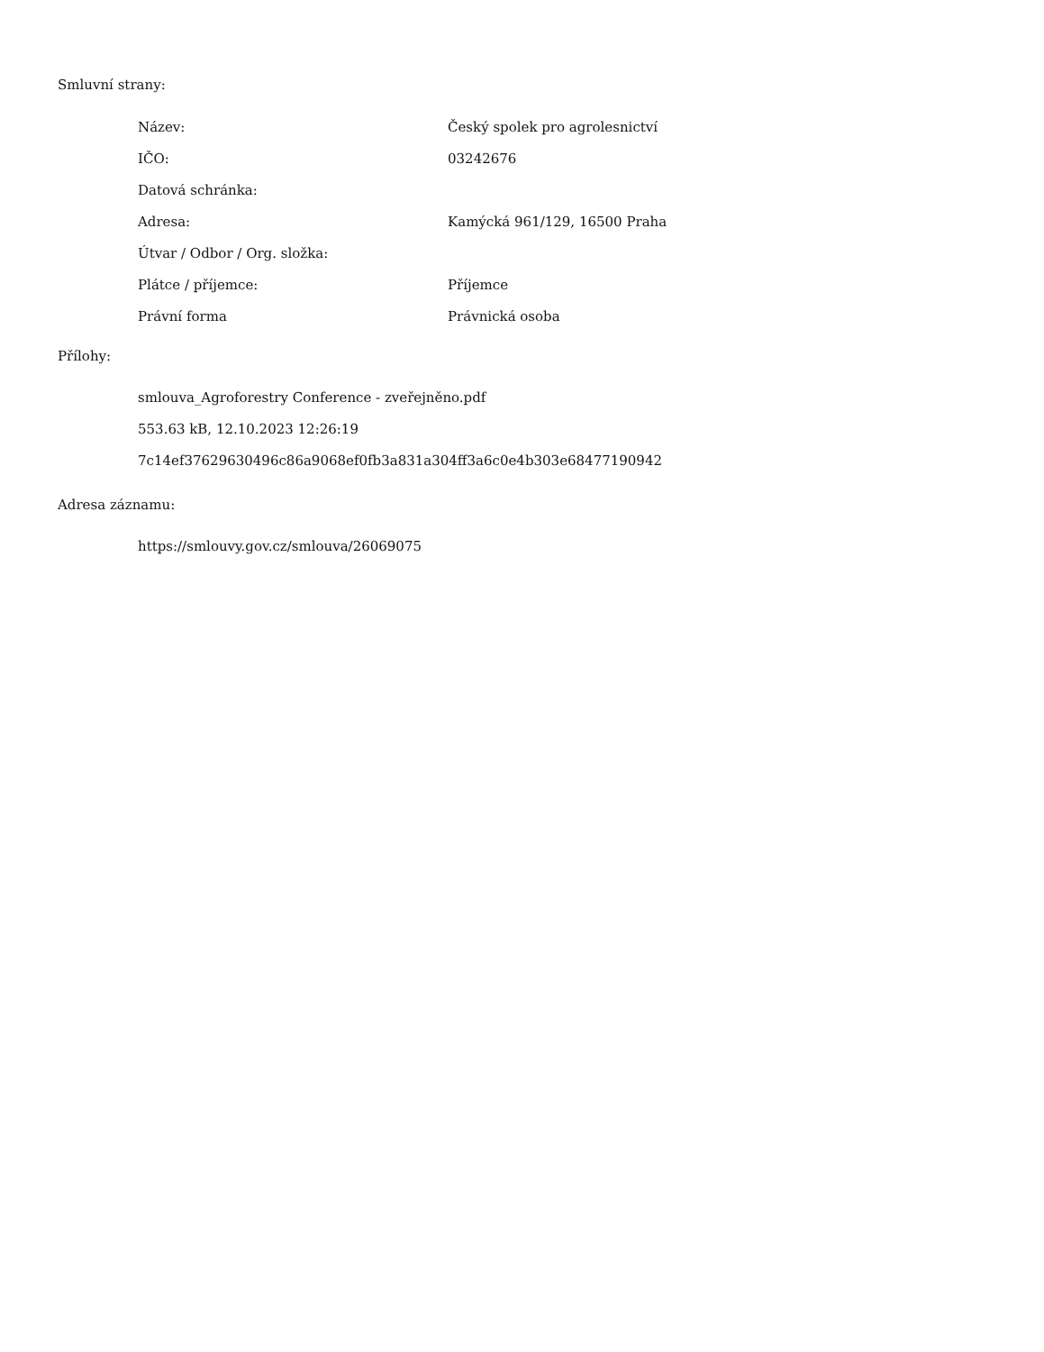Smluvní strany:
| Název: | Český spolek pro agrolesnictví |
| IČO: | 03242676 |
| Datová schránka: | |
| Adresa: | Kamýcká 961/129, 16500 Praha |
| Útvar / Odbor / Org. složka: | |
| Plátce / příjemce: | Příjemce |
| Právní forma | Právnická osoba |
Přílohy:
smlouva_Agroforestry Conference - zveřejněno.pdf
553.63 kB, 12.10.2023 12:26:19
7c14ef37629630496c86a9068ef0fb3a831a304ff3a6c0e4b303e68477190942
Adresa záznamu:
https://smlouvy.gov.cz/smlouva/26069075